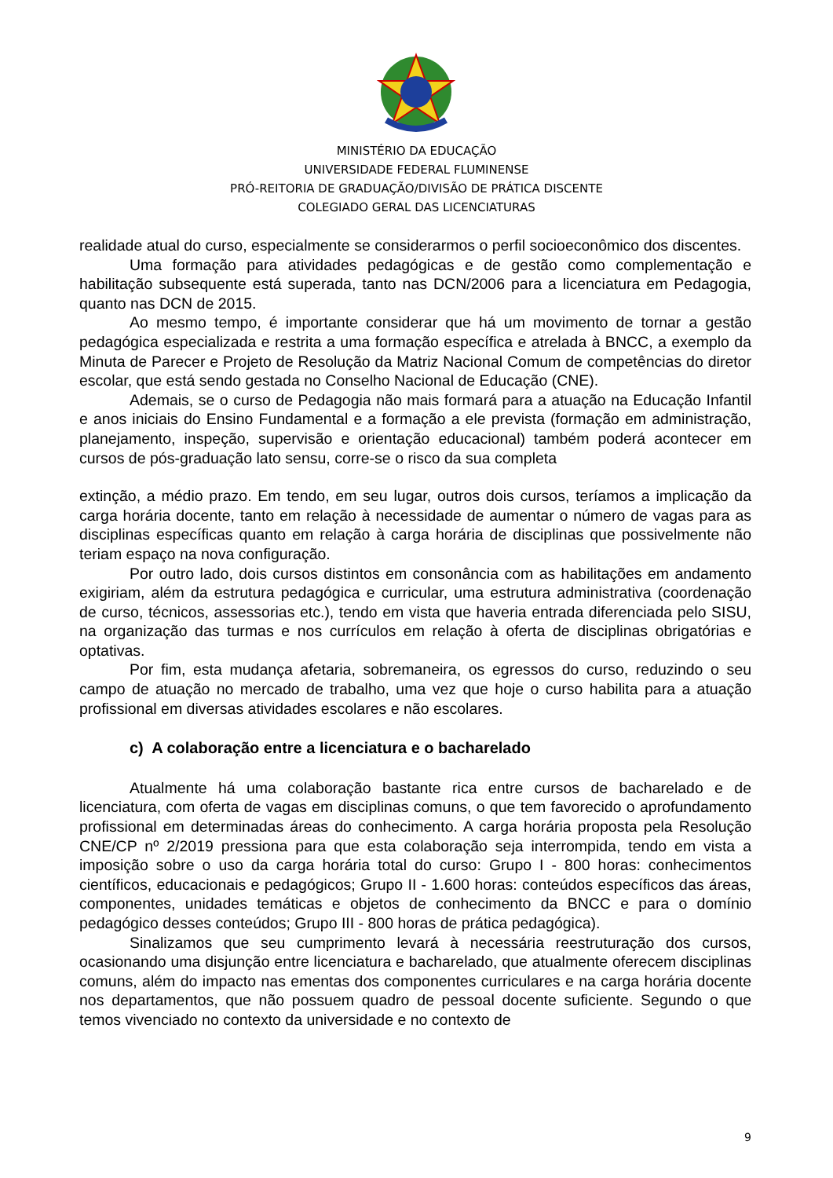MINISTÉRIO DA EDUCAÇÃO
UNIVERSIDADE FEDERAL FLUMINENSE
PRÓ-REITORIA DE GRADUAÇÃO/DIVISÃO DE PRÁTICA DISCENTE
COLEGIADO GERAL DAS LICENCIATURAS
realidade atual do curso, especialmente se considerarmos o perfil socioeconômico dos discentes.
Uma formação para atividades pedagógicas e de gestão como complementação e habilitação subsequente está superada, tanto nas DCN/2006 para a licenciatura em Pedagogia, quanto nas DCN de 2015.
Ao mesmo tempo, é importante considerar que há um movimento de tornar a gestão pedagógica especializada e restrita a uma formação específica e atrelada à BNCC, a exemplo da Minuta de Parecer e Projeto de Resolução da Matriz Nacional Comum de competências do diretor escolar, que está sendo gestada no Conselho Nacional de Educação (CNE).
Ademais, se o curso de Pedagogia não mais formará para a atuação na Educação Infantil e anos iniciais do Ensino Fundamental e a formação a ele prevista (formação em administração, planejamento, inspeção, supervisão e orientação educacional) também poderá acontecer em cursos de pós-graduação lato sensu, corre-se o risco da sua completa
extinção, a médio prazo. Em tendo, em seu lugar, outros dois cursos, teríamos a implicação da carga horária docente, tanto em relação à necessidade de aumentar o número de vagas para as disciplinas específicas quanto em relação à carga horária de disciplinas que possivelmente não teriam espaço na nova configuração.
Por outro lado, dois cursos distintos em consonância com as habilitações em andamento exigiriam, além da estrutura pedagógica e curricular, uma estrutura administrativa (coordenação de curso, técnicos, assessorias etc.), tendo em vista que haveria entrada diferenciada pelo SISU, na organização das turmas e nos currículos em relação à oferta de disciplinas obrigatórias e optativas.
Por fim, esta mudança afetaria, sobremaneira, os egressos do curso, reduzindo o seu campo de atuação no mercado de trabalho, uma vez que hoje o curso habilita para a atuação profissional em diversas atividades escolares e não escolares.
c) A colaboração entre a licenciatura e o bacharelado
Atualmente há uma colaboração bastante rica entre cursos de bacharelado e de licenciatura, com oferta de vagas em disciplinas comuns, o que tem favorecido o aprofundamento profissional em determinadas áreas do conhecimento. A carga horária proposta pela Resolução CNE/CP nº 2/2019 pressiona para que esta colaboração seja interrompida, tendo em vista a imposição sobre o uso da carga horária total do curso: Grupo I - 800 horas: conhecimentos científicos, educacionais e pedagógicos; Grupo II - 1.600 horas: conteúdos específicos das áreas, componentes, unidades temáticas e objetos de conhecimento da BNCC e para o domínio pedagógico desses conteúdos; Grupo III - 800 horas de prática pedagógica).
Sinalizamos que seu cumprimento levará à necessária reestruturação dos cursos, ocasionando uma disjunção entre licenciatura e bacharelado, que atualmente oferecem disciplinas comuns, além do impacto nas ementas dos componentes curriculares e na carga horária docente nos departamentos, que não possuem quadro de pessoal docente suficiente. Segundo o que temos vivenciado no contexto da universidade e no contexto de
9